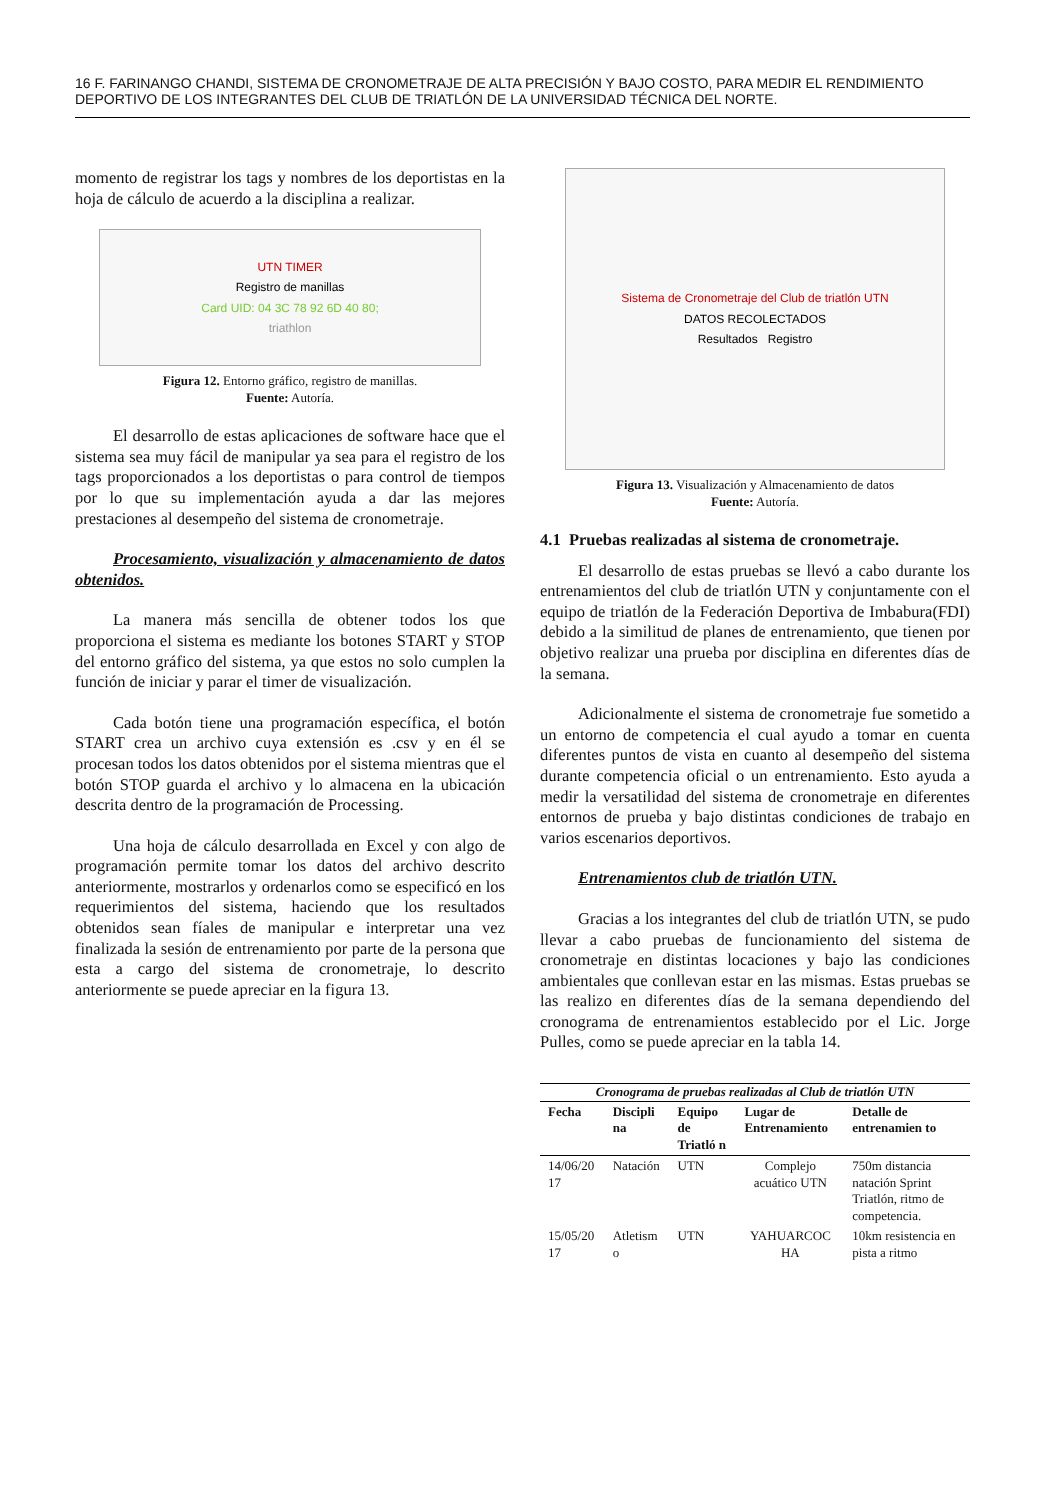16 F. FARINANGO CHANDI, SISTEMA DE CRONOMETRAJE DE ALTA PRECISIÓN Y BAJO COSTO, PARA MEDIR EL RENDIMIENTO DEPORTIVO DE LOS INTEGRANTES DEL CLUB DE TRIATLÓN DE LA UNIVERSIDAD TÉCNICA DEL NORTE.
momento de registrar los tags y nombres de los deportistas en la hoja de cálculo de acuerdo a la disciplina a realizar.
UTN TIMER
Registro de manillas
Card UID: 04 3C 78 92 6D 40 80;
triathlon
Figura 12. Entorno gráfico, registro de manillas.
Fuente: Autoría.
El desarrollo de estas aplicaciones de software hace que el sistema sea muy fácil de manipular ya sea para el registro de los tags proporcionados a los deportistas o para control de tiempos por lo que su implementación ayuda a dar las mejores prestaciones al desempeño del sistema de cronometraje.
Procesamiento, visualización y almacenamiento de datos obtenidos.
La manera más sencilla de obtener todos los que proporciona el sistema es mediante los botones START y STOP del entorno gráfico del sistema, ya que estos no solo cumplen la función de iniciar y parar el timer de visualización.
Cada botón tiene una programación específica, el botón START crea un archivo cuya extensión es .csv y en él se procesan todos los datos obtenidos por el sistema mientras que el botón STOP guarda el archivo y lo almacena en la ubicación descrita dentro de la programación de Processing.
Una hoja de cálculo desarrollada en Excel y con algo de programación permite tomar los datos del archivo descrito anteriormente, mostrarlos y ordenarlos como se especificó en los requerimientos del sistema, haciendo que los resultados obtenidos sean fíales de manipular e interpretar una vez finalizada la sesión de entrenamiento por parte de la persona que esta a cargo del sistema de cronometraje, lo descrito anteriormente se puede apreciar en la figura 13.
Sistema de Cronometraje del Club de triatlón UTN
DATOS RECOLECTADOS
Resultados Registro
Figura 13. Visualización y Almacenamiento de datos
Fuente: Autoría.
4.1 Pruebas realizadas al sistema de cronometraje.
El desarrollo de estas pruebas se llevó a cabo durante los entrenamientos del club de triatlón UTN y conjuntamente con el equipo de triatlón de la Federación Deportiva de Imbabura(FDI) debido a la similitud de planes de entrenamiento, que tienen por objetivo realizar una prueba por disciplina en diferentes días de la semana.
Adicionalmente el sistema de cronometraje fue sometido a un entorno de competencia el cual ayudo a tomar en cuenta diferentes puntos de vista en cuanto al desempeño del sistema durante competencia oficial o un entrenamiento. Esto ayuda a medir la versatilidad del sistema de cronometraje en diferentes entornos de prueba y bajo distintas condiciones de trabajo en varios escenarios deportivos.
Entrenamientos club de triatlón UTN.
Gracias a los integrantes del club de triatlón UTN, se pudo llevar a cabo pruebas de funcionamiento del sistema de cronometraje en distintas locaciones y bajo las condiciones ambientales que conllevan estar en las mismas. Estas pruebas se las realizo en diferentes días de la semana dependiendo del cronograma de entrenamientos establecido por el Lic. Jorge Pulles, como se puede apreciar en la tabla 14.
Cronograma de pruebas realizadas al Club de triatlón UTN
| Fecha | Discipli na | Equipo de Triatló n | Lugar de Entrenamiento | Detalle de entrenamien to |
| --- | --- | --- | --- | --- |
| 14/06/20 17 | Natación | UTN | Complejo acuático UTN | 750m distancia natación Sprint Triatlón, ritmo de competencia. |
| 15/05/20 17 | Atletism o | UTN | YAHUARCOC HA | 10km resistencia en pista a ritmo |